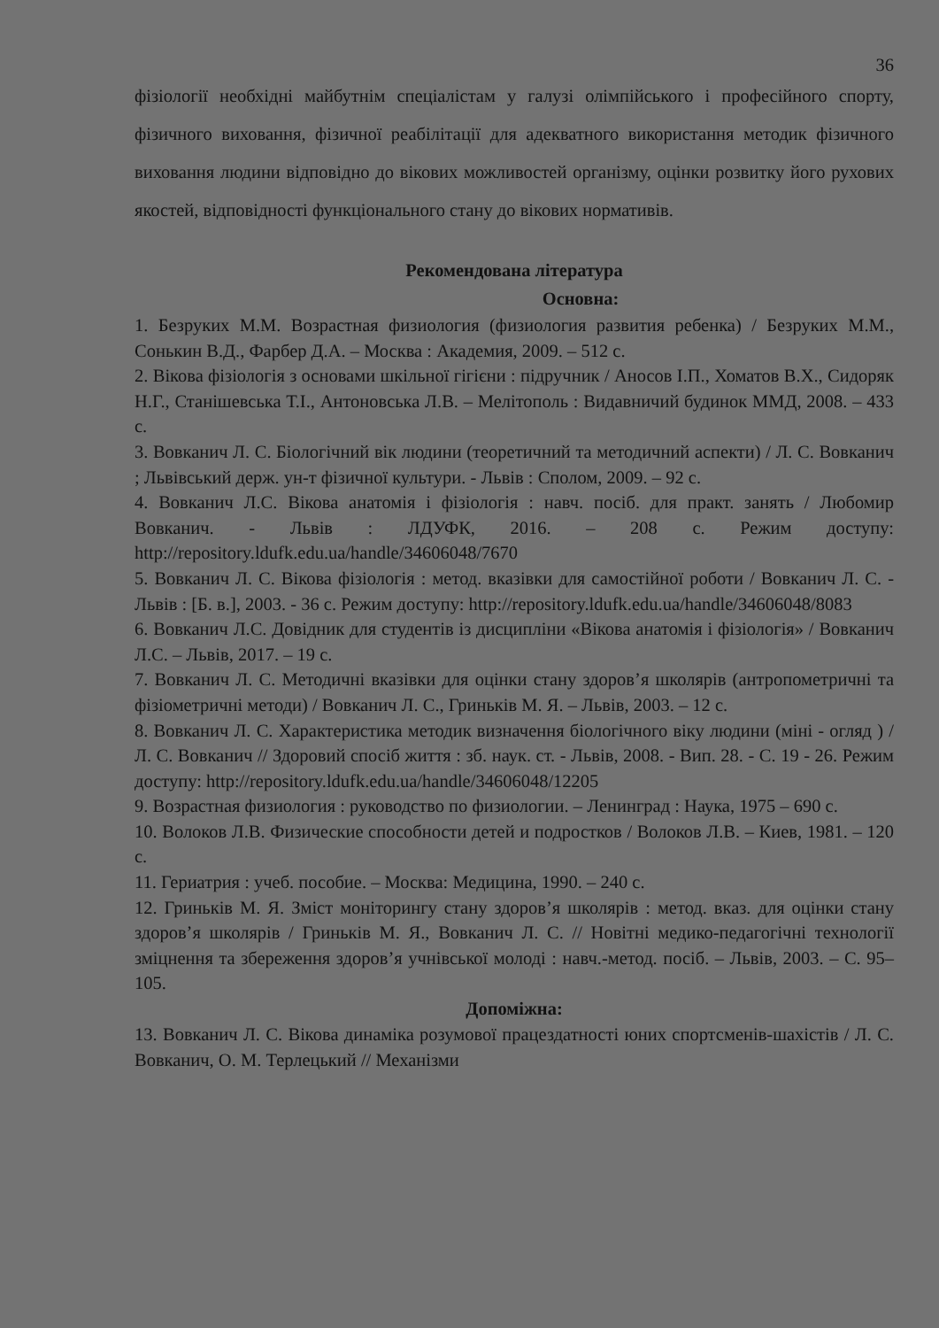36
фізіології необхідні майбутнім спеціалістам у галузі олімпійського і професійного спорту, фізичного виховання, фізичної реабілітації для адекватного використання методик фізичного виховання людини відповідно до вікових можливостей організму, оцінки розвитку його рухових якостей, відповідності функціонального стану до вікових нормативів.
Рекомендована література
Основна:
1. Безруких М.М. Возрастная физиология (физиология развития ребенка) / Безруких М.М., Сонькин В.Д., Фарбер Д.А. – Москва : Академия, 2009. – 512 с.
2. Вікова фізіологія з основами шкільної гігієни : підручник / Аносов І.П., Хоматов В.Х., Сидоряк Н.Г., Станішевська Т.І., Антоновська Л.В. – Мелітополь : Видавничий будинок ММД, 2008. – 433 с.
3. Вовканич Л. С. Біологічний вік людини (теоретичний та методичний аспекти) / Л. С. Вовканич ; Львівський держ. ун-т фізичної культури. - Львів : Сполом, 2009. – 92 с.
4. Вовканич Л.С. Вікова анатомія і фізіологія : навч. посіб. для практ. занять / Любомир Вовканич. - Львів : ЛДУФК, 2016. – 208 с. Режим доступу: http://repository.ldufk.edu.ua/handle/34606048/7670
5. Вовканич Л. С. Вікова фізіологія : метод. вказівки для самостійної роботи / Вовканич Л. С. - Львів : [Б. в.], 2003. - 36 с. Режим доступу: http://repository.ldufk.edu.ua/handle/34606048/8083
6. Вовканич Л.С. Довідник для студентів із дисципліни «Вікова анатомія і фізіологія» / Вовканич Л.С. – Львів, 2017. – 19 с.
7. Вовканич Л. С. Методичні вказівки для оцінки стану здоров’я школярів (антропометричні та фізіометричні методи) / Вовканич Л. С., Гриньків М. Я. – Львів, 2003. – 12 с.
8. Вовканич Л. С. Характеристика методик визначення біологічного віку людини (міні - огляд ) / Л. С. Вовканич // Здоровий спосіб життя : зб. наук. ст. - Львів, 2008. - Вип. 28. - С. 19 - 26. Режим доступу: http://repository.ldufk.edu.ua/handle/34606048/12205
9. Возрастная физиология : руководство по физиологии. – Ленинград : Наука, 1975 – 690 с.
10. Волоков Л.В. Физические способности детей и подростков / Волоков Л.В. – Киев, 1981. – 120 с.
11. Гериатрия : учеб. пособие. – Москва: Медицина, 1990. – 240 с.
12. Гриньків М. Я. Зміст моніторингу стану здоров’я школярів : метод. вказ. для оцінки стану здоров’я школярів / Гриньків М. Я., Вовканич Л. С. // Новітні медико-педагогічні технології зміцнення та збереження здоров’я учнівської молоді : навч.-метод. посіб. – Львів, 2003. – С. 95–105.
Допоміжна:
13. Вовканич Л. С. Вікова динаміка розумової працездатності юних спортсменів-шахістів / Л. С. Вовканич, О. М. Терлецький // Механізми